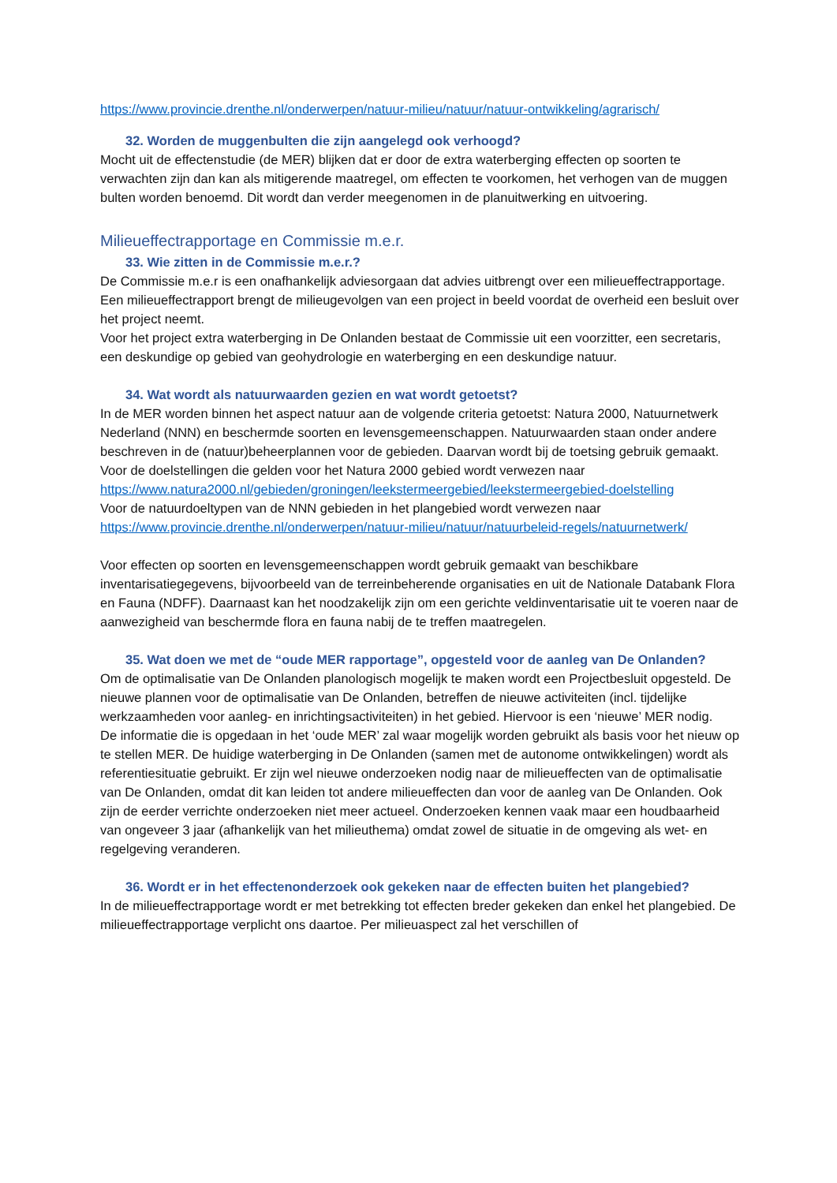https://www.provincie.drenthe.nl/onderwerpen/natuur-milieu/natuur/natuur-ontwikkeling/agrarisch/
32. Worden de muggenbulten die zijn aangelegd ook verhoogd?
Mocht uit de effectenstudie (de MER) blijken dat er door de extra waterberging effecten op soorten te verwachten zijn dan kan als mitigerende maatregel, om effecten te voorkomen, het verhogen van de muggen bulten worden benoemd. Dit wordt dan verder meegenomen in de planuitwerking en uitvoering.
Milieueffectrapportage en Commissie m.e.r.
33. Wie zitten in de Commissie m.e.r.?
De Commissie m.e.r is een onafhankelijk adviesorgaan dat advies uitbrengt over een milieueffectrapportage. Een milieueffectrapport brengt de milieugevolgen van een project in beeld voordat de overheid een besluit over het project neemt.
Voor het project extra waterberging in De Onlanden bestaat de Commissie uit een voorzitter, een secretaris, een deskundige op gebied van geohydrologie en waterberging en een deskundige natuur.
34. Wat wordt als natuurwaarden gezien en wat wordt getoetst?
In de MER worden binnen het aspect natuur aan de volgende criteria getoetst: Natura 2000, Natuurnetwerk Nederland (NNN) en beschermde soorten en levensgemeenschappen. Natuurwaarden staan onder andere beschreven in de (natuur)beheerplannen voor de gebieden. Daarvan wordt bij de toetsing gebruik gemaakt.
Voor de doelstellingen die gelden voor het Natura 2000 gebied wordt verwezen naar https://www.natura2000.nl/gebieden/groningen/leekstermeergebied/leekstermeergebied-doelstelling
Voor de natuurdoeltypen van de NNN gebieden in het plangebied wordt verwezen naar https://www.provincie.drenthe.nl/onderwerpen/natuur-milieu/natuur/natuurbeleid-regels/natuurnetwerk/
Voor effecten op soorten en levensgemeenschappen wordt gebruik gemaakt van beschikbare inventarisatiegegevens, bijvoorbeeld van de terreinbeherende organisaties en uit de Nationale Databank Flora en Fauna (NDFF). Daarnaast kan het noodzakelijk zijn om een gerichte veldinventarisatie uit te voeren naar de aanwezigheid van beschermde flora en fauna nabij de te treffen maatregelen.
35. Wat doen we met de “oude MER rapportage”, opgesteld voor de aanleg van De Onlanden?
Om de optimalisatie van De Onlanden planologisch mogelijk te maken wordt een Projectbesluit opgesteld. De nieuwe plannen voor de optimalisatie van De Onlanden, betreffen de nieuwe activiteiten (incl. tijdelijke werkzaamheden voor aanleg- en inrichtingsactiviteiten) in het gebied. Hiervoor is een ‘nieuwe’ MER nodig.
De informatie die is opgedaan in het ‘oude MER’ zal waar mogelijk worden gebruikt als basis voor het nieuw op te stellen MER. De huidige waterberging in De Onlanden (samen met de autonome ontwikkelingen) wordt als referentiesituatie gebruikt. Er zijn wel nieuwe onderzoeken nodig naar de milieueffecten van de optimalisatie van De Onlanden, omdat dit kan leiden tot andere milieueffecten dan voor de aanleg van De Onlanden. Ook zijn de eerder verrichte onderzoeken niet meer actueel. Onderzoeken kennen vaak maar een houdbaarheid van ongeveer 3 jaar (afhankelijk van het milieuthema) omdat zowel de situatie in de omgeving als wet- en regelgeving veranderen.
36. Wordt er in het effectenonderzoek ook gekeken naar de effecten buiten het plangebied?
In de milieueffectrapportage wordt er met betrekking tot effecten breder gekeken dan enkel het plangebied. De milieueffectrapportage verplicht ons daartoe. Per milieuaspect zal het verschillen of